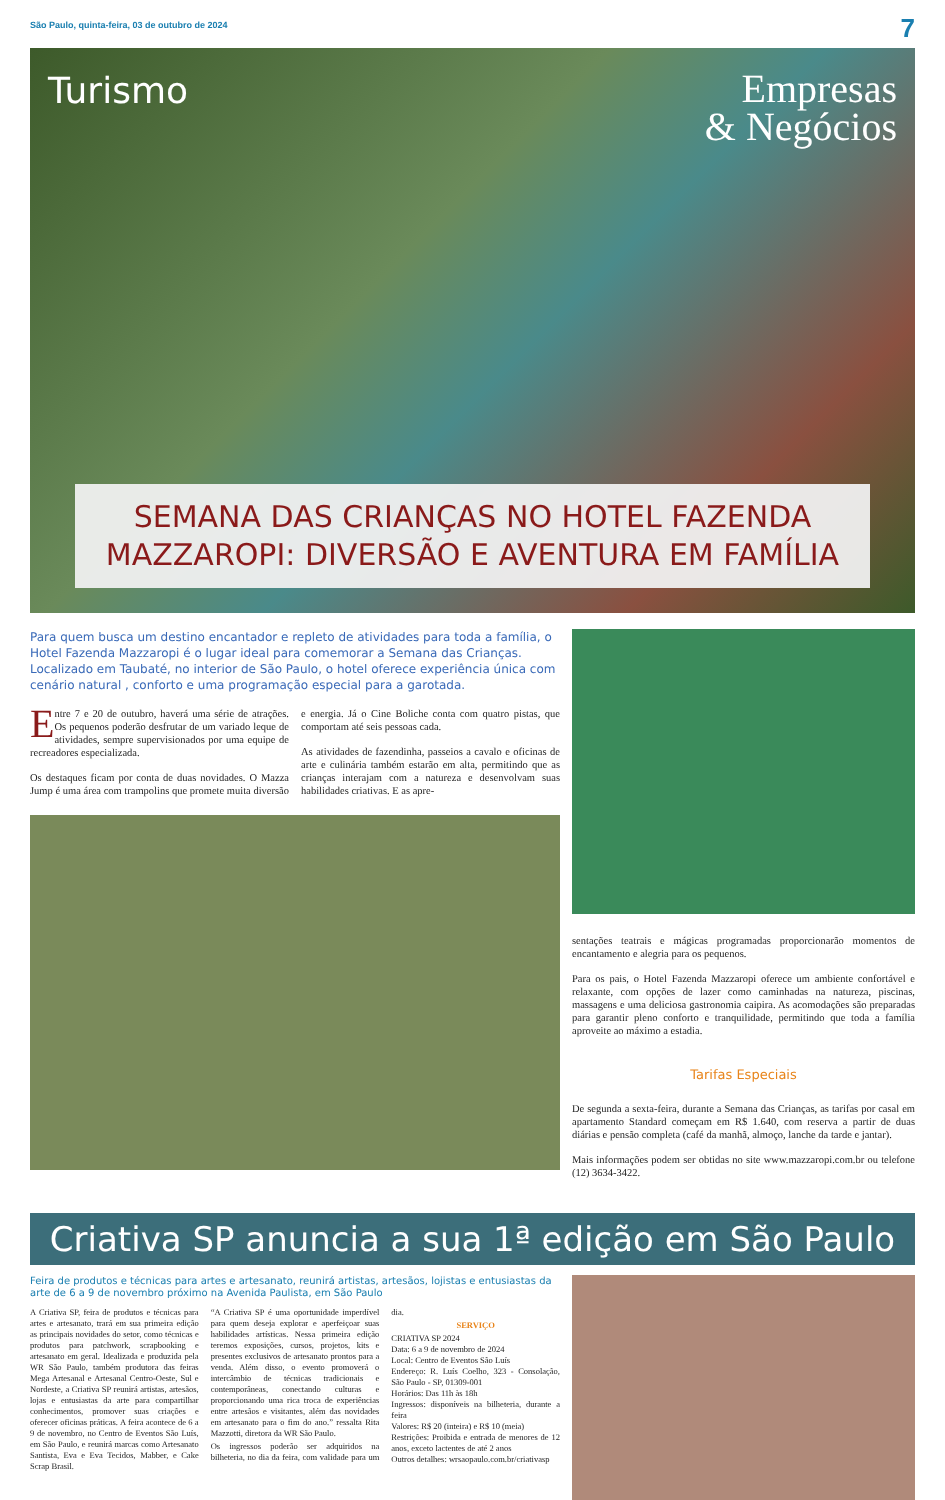São Paulo, quinta-feira, 03 de outubro de 2024 7
Turismo Empresas
& Negócios
SEMANA DAS CRIANÇAS NO HOTEL FAZENDA MAZZAROPI: DIVERSÃO E AVENTURA EM FAMÍLIA
Para quem busca um destino encantador e repleto de atividades para toda a família, o Hotel Fazenda Mazzaropi é o lugar ideal para comemorar a Semana das Crianças. Localizado em Taubaté, no interior de São Paulo, o hotel oferece experiência única com cenário natural , conforto e uma programação especial para a garotada.
Entre 7 e 20 de outubro, haverá uma série de atrações. Os pequenos poderão desfrutar de um variado leque de atividades, sempre supervisionados por uma equipe de recreadores especializada.
Os destaques ficam por conta de duas novidades. O Mazza Jump é uma área com trampolins que promete muita diversão e energia. Já o Cine Boliche conta com quatro pistas, que comportam até seis pessoas cada.
As atividades de fazendinha, passeios a cavalo e oficinas de arte e culinária também estarão em alta, permitindo que as crianças interajam com a natureza e desenvolvam suas habilidades criativas. E as apre-
sentações teatrais e mágicas programadas proporcionarão momentos de encantamento e alegria para os pequenos.
Para os pais, o Hotel Fazenda Mazzaropi oferece um ambiente confortável e relaxante, com opções de lazer como caminhadas na natureza, piscinas, massagens e uma deliciosa gastronomia caipira. As acomodações são preparadas para garantir pleno conforto e tranquilidade, permitindo que toda a família aproveite ao máximo a estadia.
Tarifas Especiais
De segunda a sexta-feira, durante a Semana das Crianças, as tarifas por casal em apartamento Standard começam em R$ 1.640, com reserva a partir de duas diárias e pensão completa (café da manhã, almoço, lanche da tarde e jantar).
Mais informações podem ser obtidas no site www.mazzaropi.com.br ou telefone (12) 3634-3422.
Criativa SP anuncia a sua 1ª edição em São Paulo
Feira de produtos e técnicas para artes e artesanato, reunirá artistas, artesãos, lojistas e entusiastas da arte de 6 a 9 de novembro próximo na Avenida Paulista, em São Paulo
A Criativa SP, feira de produtos e técnicas para artes e artesanato, trará em sua primeira edição as principais novidades do setor, como técnicas e produtos para patchwork, scrapbooking e artesanato em geral. Idealizada e produzida pela WR São Paulo, também produtora das feiras Mega Artesanal e Artesanal Centro-Oeste, Sul e Nordeste, a Criativa SP reunirá artistas, artesãos, lojas e entusiastas da arte para compartilhar conhecimentos, promover suas criações e oferecer oficinas práticas. A feira acontece de 6 a 9 de novembro, no Centro de Eventos São Luís, em São Paulo, e reunirá marcas como Artesanato Santista, Eva e Eva Tecidos, Mabber, e Cake Scrap Brasil.
“A Criativa SP é uma oportunidade imperdível para quem deseja explorar e aperfeiçoar suas habilidades artísticas. Nessa primeira edição teremos exposições, cursos, projetos, kits e presentes exclusivos de artesanato prontos para a venda. Além disso, o evento promoverá o intercâmbio de técnicas tradicionais e contemporâneas, conectando culturas e proporcionando uma rica troca de experiências entre artesãos e visitantes, além das novidades em artesanato para o fim do ano.” ressalta Rita Mazzotti, diretora da WR São Paulo.
Os ingressos poderão ser adquiridos na bilheteria, no dia da feira, com validade para um dia.
SERVIÇO
CRIATIVA SP 2024
Data: 6 a 9 de novembro de 2024
Local: Centro de Eventos São Luís
Endereço: R. Luís Coelho, 323 - Consolação, São Paulo - SP, 01309-001
Horários: Das 11h às 18h
Ingressos: disponíveis na bilheteria, durante a feira
Valores: R$ 20 (inteira) e R$ 10 (meia)
Restrições: Proibida e entrada de menores de 12 anos, exceto lactentes de até 2 anos
Outros detalhes: wrsaopaulo.com.br/criativasp